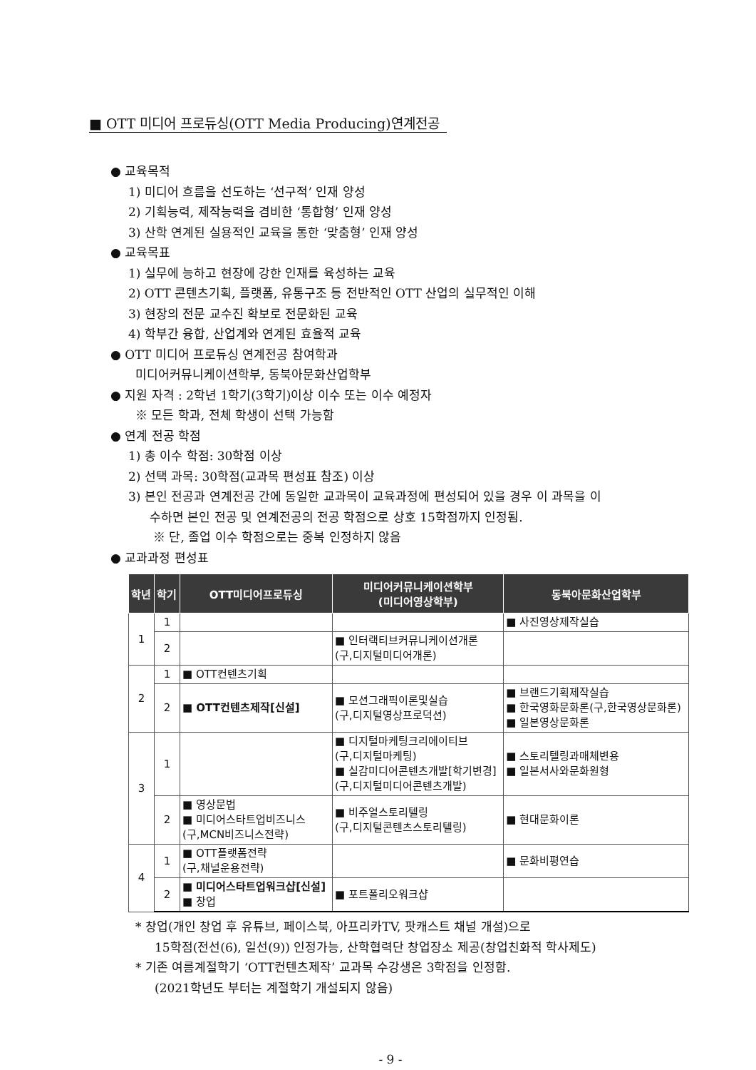■ OTT 미디어 프로듀싱(OTT Media Producing)연계전공
● 교육목적
1) 미디어 흐름을 선도하는 ‘선구적’ 인재 양성
2) 기획능력, 제작능력을 겸비한 ‘통합형’ 인재 양성
3) 산학 연계된 실용적인 교육을 통한 ‘맞춤형’ 인재 양성
● 교육목표
1) 실무에 능하고 현장에 강한 인재를 육성하는 교육
2) OTT 콘텐츠기획, 플랫폼, 유통구조 등 전반적인 OTT 산업의 실무적인 이해
3) 현장의 전문 교수진 확보로 전문화된 교육
4) 학부간 융합, 산업계와 연계된 효율적 교육
● OTT 미디어 프로듀싱 연계전공 참여학과
미디어커뮤니케이션학부, 동북아문화산업학부
● 지원 자격 : 2학년 1학기(3학기)이상 이수 또는 이수 예정자
※ 모든 학과, 전체 학생이 선택 가능함
● 연계 전공 학점
1) 총 이수 학점: 30학점 이상
2) 선택 과목: 30학점(교과목 편성표 참조) 이상
3) 본인 전공과 연계전공 간에 동일한 교과목이 교육과정에 편성되어 있을 경우 이 과목을 이
수하면 본인 전공 및 연계전공의 전공 학점으로 상호 15학점까지 인정됨.
※ 단, 졸업 이수 학점으로는 중복 인정하지 않음
● 교과과정 편성표
| 학년 | 학기 | OTT미디어프로듀싱 | 미디어커뮤니케이션학부 (미디어영상학부) | 동북아문화산업학부 |
| --- | --- | --- | --- | --- |
| 1 | 1 | | | ■ 사진영상제작실습 |
| | 2 | | ■ 인터랙티브커뮤니케이션개론 (구,디지털미디어개론) | |
| 2 | 1 | ■ OTT컨텐츠기획 | | |
| | 2 | ■ OTT컨텐츠제작[신설] | ■ 모션그래픽이론및실습 (구,디지털영상프로덕션) | ■ 브랜드기획제작실습 ■ 한국영화문화론(구,한국영상문화론) ■ 일본영상문화론 |
| 3 | 1 | | ■ 디지털마케팅크리에이티브 (구,디지털마케팅) ■ 실감미디어콘텐츠개발[학기변경] (구,디지털미디어콘텐츠개발) | ■ 스토리텔링과매체변용 ■ 일본서사와문화원형 |
| | 2 | ■ 영상문법 ■ 미디어스타트업비즈니스 (구,MCN비즈니스전략) | ■ 비주얼스토리텔링 (구,디지털콘텐츠스토리텔링) | ■ 현대문화이론 |
| 4 | 1 | ■ OTT플랫폼전략 (구,채널운용전략) | | ■ 문화비평연습 |
| | 2 | ■ 미디어스타트업워크샵[신설] ■ 창업 | ■ 포트폴리오워크샵 | |
* 창업(개인 창업 후 유튜브, 페이스북, 아프리카TV, 팟캐스트 채널 개설)으로
15학점(전선(6), 일선(9)) 인정가능, 산학협력단 창업장소 제공(창업친화적 학사제도)
* 기존 여름계절학기 ‘OTT컨텐츠제작’ 교과목 수강생은 3학점을 인정함.
(2021학년도 부터는 계절학기 개설되지 않음)
- 9 -